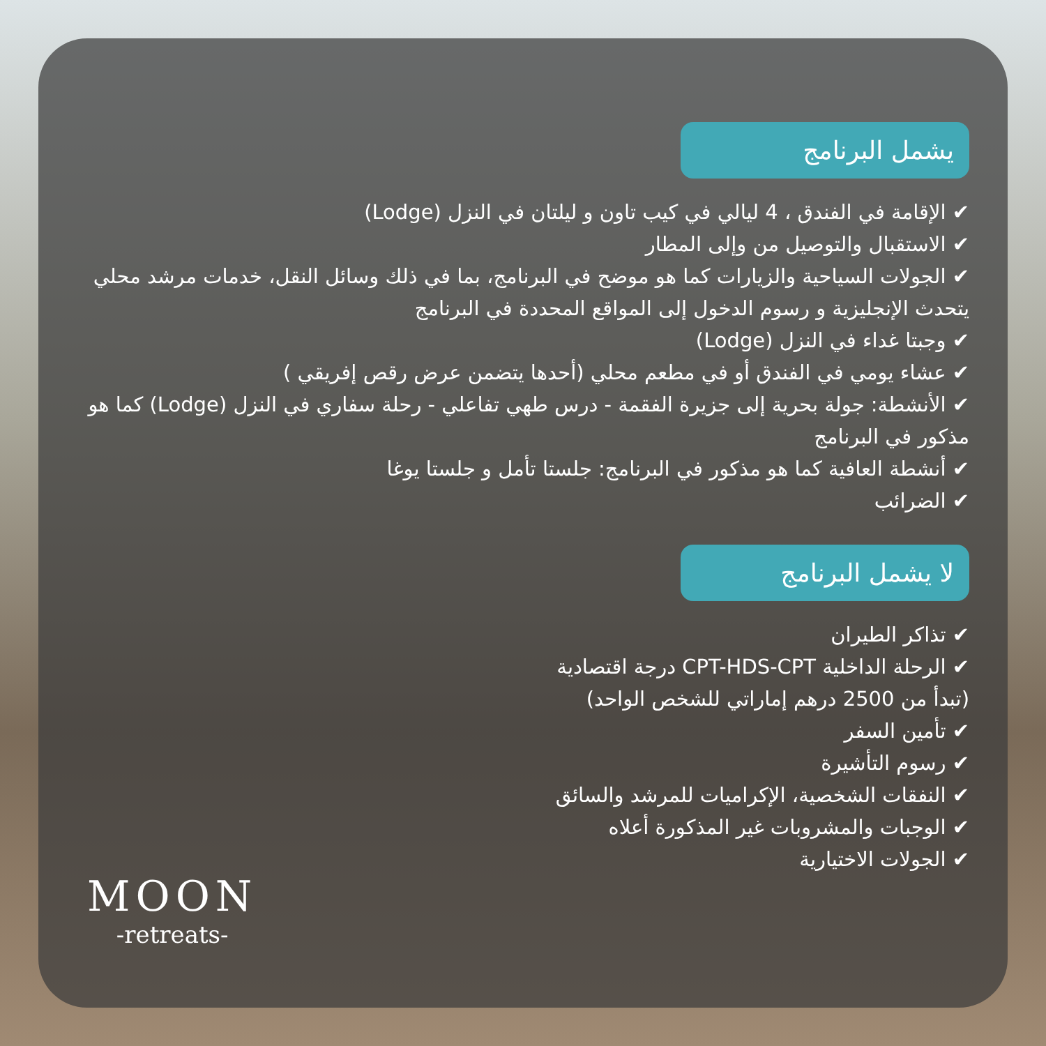يشمل البرنامج
✔ الإقامة في الفندق ، 4 ليالي في كيب تاون و ليلتان في النزل (Lodge)
✔ الاستقبال والتوصيل من وإلى المطار
✔ الجولات السياحية والزيارات كما هو موضح في البرنامج، بما في ذلك وسائل النقل، خدمات مرشد محلي يتحدث الإنجليزية و رسوم الدخول إلى المواقع المحددة في البرنامج
✔ وجبتا غداء في النزل (Lodge)
✔ عشاء يومي في الفندق أو في مطعم محلي (أحدها يتضمن عرض رقص إفريقي )
✔ الأنشطة: جولة بحرية إلى جزيرة الفقمة - درس طهي تفاعلي - رحلة سفاري في النزل (Lodge) كما هو مذكور في البرنامج
✔ أنشطة العافية كما هو مذكور في البرنامج: جلستا تأمل و جلستا يوغا
✔ الضرائب
لا يشمل البرنامج
✔ تذاكر الطيران
✔ الرحلة الداخلية CPT-HDS-CPT درجة اقتصادية
(تبدأ من 2500 درهم إماراتي للشخص الواحد)
✔ تأمين السفر
✔ رسوم التأشيرة
✔ النفقات الشخصية، الإكراميات للمرشد والسائق
✔ الوجبات والمشروبات غير المذكورة أعلاه
✔ الجولات الاختيارية
MOON
-retreats-